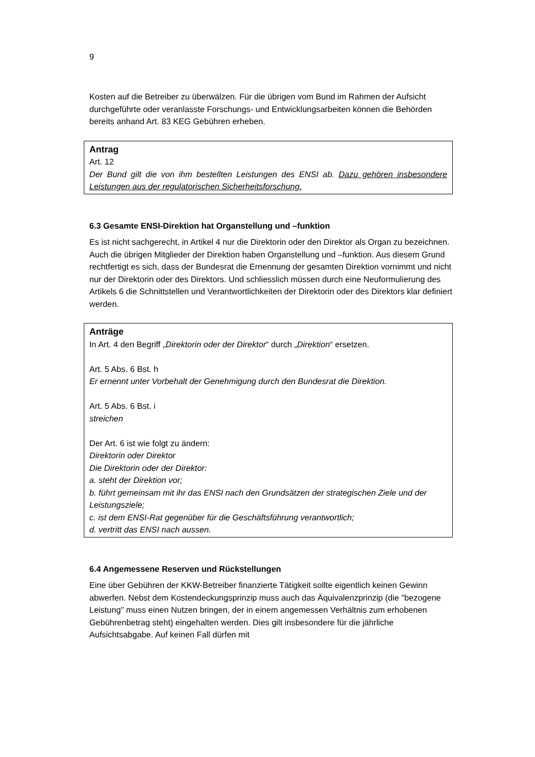9
Kosten auf die Betreiber zu überwälzen. Für die übrigen vom Bund im Rahmen der Aufsicht durchgeführte oder veranlasste Forschungs- und Entwicklungsarbeiten können die Behörden bereits anhand Art. 83 KEG Gebühren erheben.
Antrag
Art. 12
Der Bund gilt die von ihm bestellten Leistungen des ENSI ab. Dazu gehören insbesondere Leistungen aus der regulatorischen Sicherheitsforschung.
6.3 Gesamte ENSI-Direktion hat Organstellung und –funktion
Es ist nicht sachgerecht, in Artikel 4 nur die Direktorin oder den Direktor als Organ zu bezeichnen. Auch die übrigen Mitglieder der Direktion haben Organstellung und –funktion. Aus diesem Grund rechtfertigt es sich, dass der Bundesrat die Ernennung der gesamten Direktion vornimmt und nicht nur der Direktorin oder des Direktors. Und schliesslich müssen durch eine Neuformulierung des Artikels 6 die Schnittstellen und Verantwortlichkeiten der Direktorin oder des Direktors klar definiert werden.
Anträge
In Art. 4 den Begriff „Direktorin oder der Direktor“ durch „Direktion“ ersetzen.
Art. 5 Abs. 6 Bst. h
Er ernennt unter Vorbehalt der Genehmigung durch den Bundesrat die Direktion.
Art. 5 Abs. 6 Bst. i
streichen
Der Art. 6 ist wie folgt zu ändern:
Direktorin oder Direktor
Die Direktorin oder der Direktor:
a. steht der Direktion vor;
b. führt gemeinsam mit ihr das ENSI nach den Grundsätzen der strategischen Ziele und der Leistungsziele;
c. ist dem ENSI-Rat gegenüber für die Geschäftsführung verantwortlich;
d. vertritt das ENSI nach aussen.
6.4 Angemessene Reserven und Rückstellungen
Eine über Gebühren der KKW-Betreiber finanzierte Tätigkeit sollte eigentlich keinen Gewinn abwerfen. Nebst dem Kostendeckungsprinzip muss auch das Äquivalenzprinzip (die "bezogene Leistung" muss einen Nutzen bringen, der in einem angemessen Verhältnis zum erhobenen Gebührenbetrag steht) eingehalten werden. Dies gilt insbesondere für die jährliche Aufsichtsabgabe. Auf keinen Fall dürfen mit